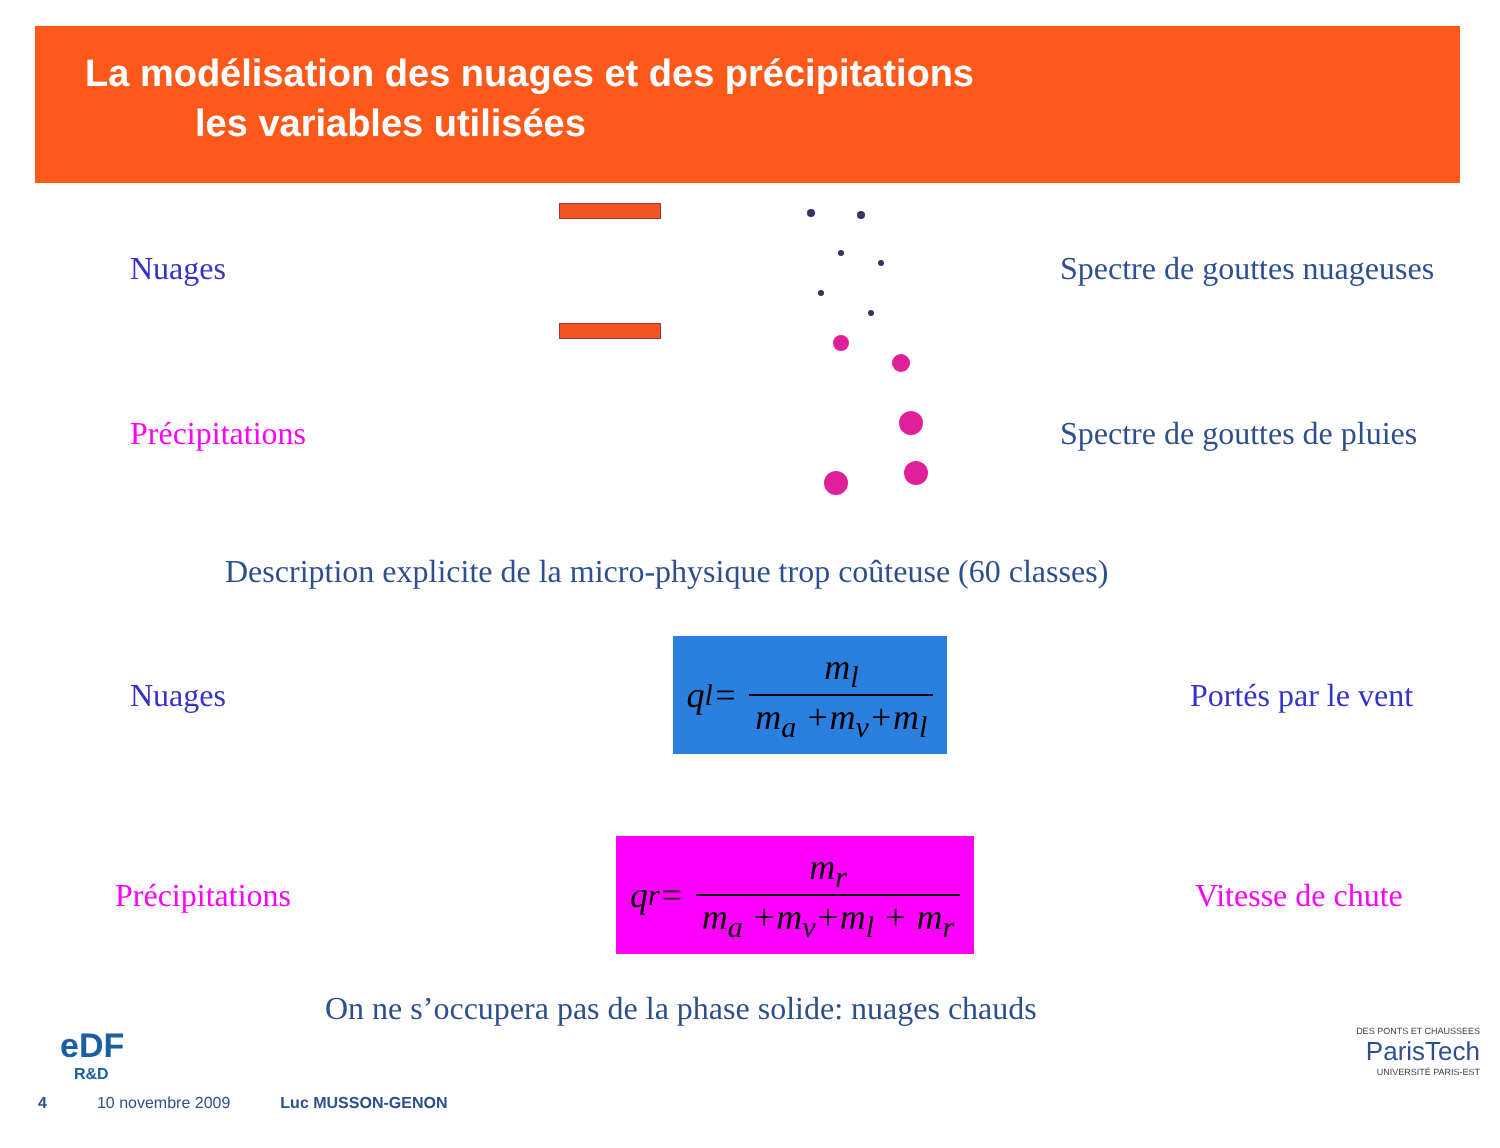La modélisation des nuages et des précipitations
les variables utilisées
Nuages Spectre de gouttes nuageuses
Précipitations Spectre de gouttes de pluies
Description explicite de la micro-physique trop coûteuse (60 classes)
Nuages
q<sub>l</sub> =
m<sub>l</sub> m<sub>a</sub> +m<sub>v</sub>+m<sub>l</sub>
Portés par le vent
Précipitations
q<sub>r</sub> =
m<sub>r</sub> m<sub>a</sub> +m<sub>v</sub>+m<sub>l</sub> + m<sub>r</sub>
Vitesse de chute
On ne s’occupera pas de la phase solide: nuages chauds
eDF
R&D
DES PONTS ET CHAUSSEES
ParisTech
UNIVERSITÉ PARIS-EST
4 10 novembre 2009 Luc MUSSON-GENON